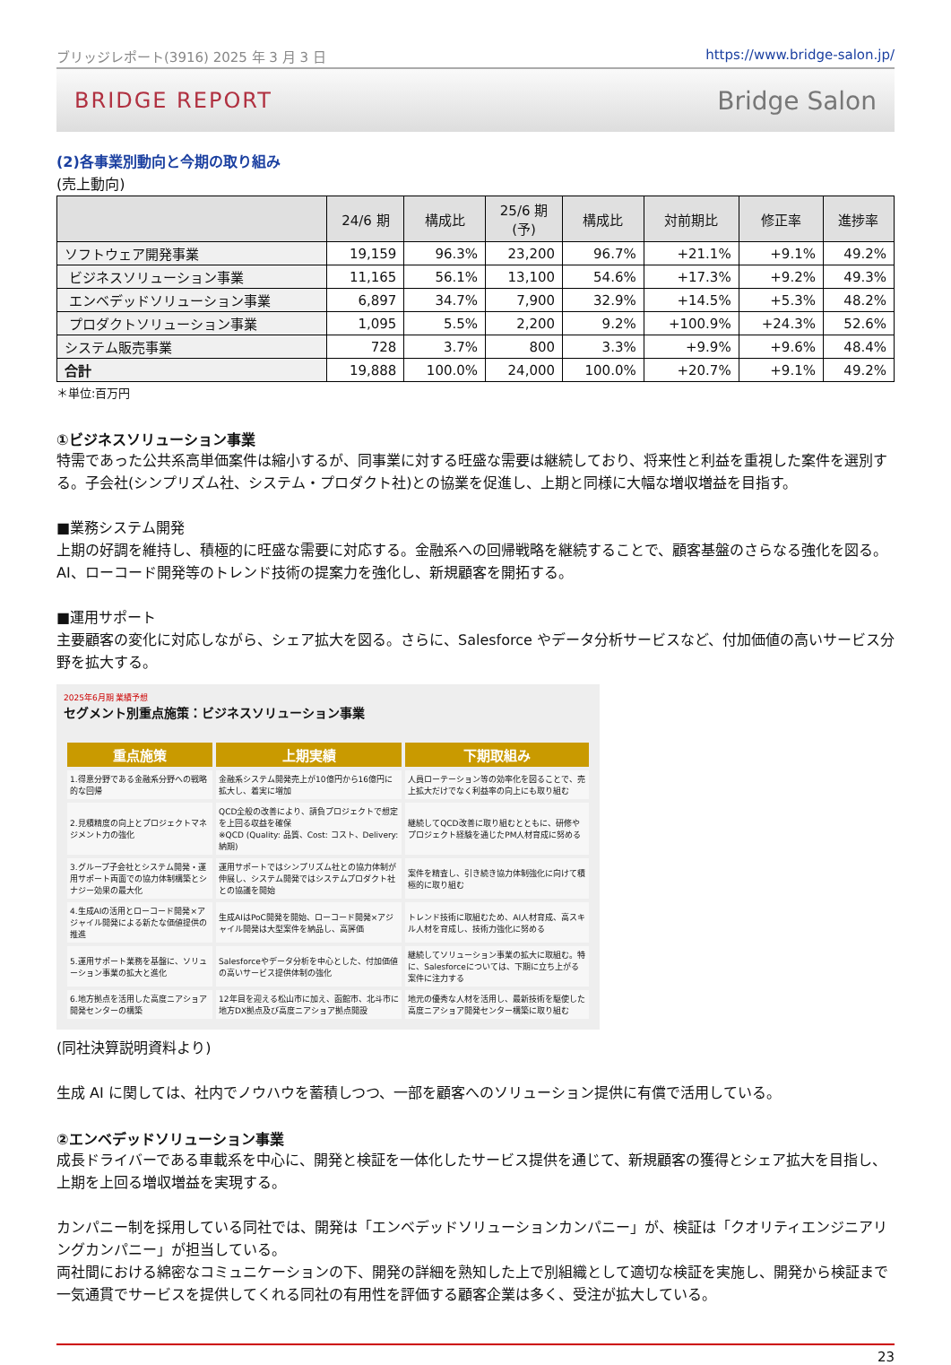ブリッジレポート(3916) 2025 年 3 月 3 日 https://www.bridge-salon.jp/
BRIDGE REPORT Bridge Salon
(2)各事業別動向と今期の取り組み
(売上動向)
| | 24/6 期 | 構成比 | 25/6 期 (予) | 構成比 | 対前期比 | 修正率 | 進捗率 |
| --- | --- | --- | --- | --- | --- | --- | --- |
| ソフトウェア開発事業 | 19,159 | 96.3% | 23,200 | 96.7% | +21.1% | +9.1% | 49.2% |
| ビジネスソリューション事業 | 11,165 | 56.1% | 13,100 | 54.6% | +17.3% | +9.2% | 49.3% |
| エンベデッドソリューション事業 | 6,897 | 34.7% | 7,900 | 32.9% | +14.5% | +5.3% | 48.2% |
| プロダクトソリューション事業 | 1,095 | 5.5% | 2,200 | 9.2% | +100.9% | +24.3% | 52.6% |
| システム販売事業 | 728 | 3.7% | 800 | 3.3% | +9.9% | +9.6% | 48.4% |
| 合計 | 19,888 | 100.0% | 24,000 | 100.0% | +20.7% | +9.1% | 49.2% |
＊単位:百万円
①ビジネスソリューション事業
特需であった公共系高単価案件は縮小するが、同事業に対する旺盛な需要は継続しており、将来性と利益を重視した案件を選別する。子会社(シンプリズム社、システム・プロダクト社)との協業を促進し、上期と同様に大幅な増収増益を目指す。
■業務システム開発
上期の好調を維持し、積極的に旺盛な需要に対応する。金融系への回帰戦略を継続することで、顧客基盤のさらなる強化を図る。AI、ローコード開発等のトレンド技術の提案力を強化し、新規顧客を開拓する。
■運用サポート
主要顧客の変化に対応しながら、シェア拡大を図る。さらに、Salesforce やデータ分析サービスなど、付加価値の高いサービス分野を拡大する。
2025年6月期 業績予想
セグメント別重点施策：ビジネスソリューション事業
| 重点施策 | 上期実績 | 下期取組み |
| --- | --- | --- |
| 1.得意分野である金融系分野への戦略的な回帰 | 金融系システム開発売上が10億円から16億円に拡大し、着実に増加 | 人員ローテーション等の効率化を図ることで、売上拡大だけでなく利益率の向上にも取り組む |
| 2.見積精度の向上とプロジェクトマネジメント力の強化 | QCD全般の改善により、請負プロジェクトで想定を上回る収益を確保 ※QCD (Quality: 品質、Cost: コスト、Delivery: 納期) | 継続してQCD改善に取り組むとともに、研修やプロジェクト経験を通じたPM人材育成に努める |
| 3.グループ子会社とシステム開発・運用サポート両面での協力体制構築とシナジー効果の最大化 | 運用サポートではシンプリズム社との協力体制が伸展し、システム開発ではシステムプロダクト社との協議を開始 | 案件を精査し、引き続き協力体制強化に向けて積極的に取り組む |
| 4.生成AIの活用とローコード開発×アジャイル開発による新たな価値提供の推進 | 生成AIはPoC開発を開始、ローコード開発×アジャイル開発は大型案件を納品し、高評価 | トレンド技術に取組むため、AI人材育成、高スキル人材を育成し、技術力強化に努める |
| 5.運用サポート業務を基盤に、ソリューション事業の拡大と進化 | Salesforceやデータ分析を中心とした、付加価値の高いサービス提供体制の強化 | 継続してソリューション事業の拡大に取組む。特に、Salesforceについては、下期に立ち上がる案件に注力する |
| 6.地方拠点を活用した高度ニアショア開発センターの構築 | 12年目を迎える松山市に加え、函館市、北斗市に地方DX拠点及び高度ニアショア拠点開設 | 地元の優秀な人材を活用し、最新技術を駆使した高度ニアショア開発センター構築に取り組む |
(同社決算説明資料より)
生成 AI に関しては、社内でノウハウを蓄積しつつ、一部を顧客へのソリューション提供に有償で活用している。
②エンベデッドソリューション事業
成長ドライバーである車載系を中心に、開発と検証を一体化したサービス提供を通じて、新規顧客の獲得とシェア拡大を目指し、上期を上回る増収増益を実現する。
カンパニー制を採用している同社では、開発は「エンベデッドソリューションカンパニー」が、検証は「クオリティエンジニアリングカンパニー」が担当している。
両社間における綿密なコミュニケーションの下、開発の詳細を熟知した上で別組織として適切な検証を実施し、開発から検証まで一気通貫でサービスを提供してくれる同社の有用性を評価する顧客企業は多く、受注が拡大している。
23